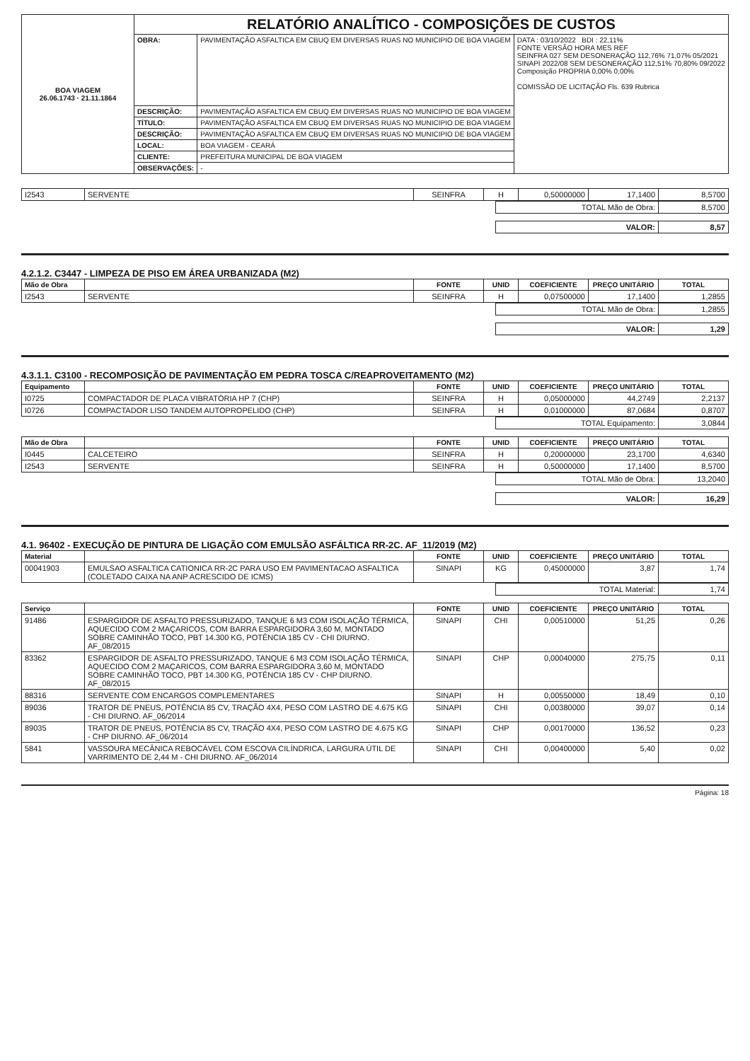| BOA VIAGEM 26.06.1743 · 21.11.1864 | RELATÓRIO ANALÍTICO - COMPOSIÇÕES DE CUSTOS | | |
| | OBRA: | PAVIMENTAÇÃO ASFALTICA EM CBUQ EM DIVERSAS RUAS NO MUNICIPIO DE BOA VIAGEM | DATA : 03/10/2022 BDI : 22,11% FONTE VERSÃO HORA MES REF SEINFRA 027 SEM DESONERAÇÃO 112,76% 71,07% 05/2021 SINAPI 2022/08 SEM DESONERAÇÃO 112,51% 70,80% 09/2022 Composição PROPRIA 0,00% 0,00% COMISSÃO DE LICITAÇÃO Fls. 639 Rubrica |
| | DESCRIÇÃO: | PAVIMENTAÇÃO ASFALTICA EM CBUQ EM DIVERSAS RUAS NO MUNICIPIO DE BOA VIAGEM | |
| | TÍTULO: | PAVIMENTAÇÃO ASFALTICA EM CBUQ EM DIVERSAS RUAS NO MUNICIPIO DE BOA VIAGEM | |
| | DESCRIÇÃO: | PAVIMENTAÇÃO ASFALTICA EM CBUQ EM DIVERSAS RUAS NO MUNICIPIO DE BOA VIAGEM | |
| | LOCAL: | BOA VIAGEM - CEARÁ | |
| | CLIENTE: | PREFEITURA MUNICIPAL DE BOA VIAGEM | |
| | OBSERVAÇÕES: | - | |
| I2543 | SERVENTE | SEINFRA | H | 0,50000000 | 17,1400 | 8,5700 |
| TOTAL Mão de Obra: | 8,5700 |
| VALOR: | 8,57 |
4.2.1.2. C3447 - LIMPEZA DE PISO EM ÁREA URBANIZADA (M2)
| Mão de Obra | | FONTE | UNID | COEFICIENTE | PREÇO UNITÁRIO | TOTAL |
| --- | --- | --- | --- | --- | --- | --- |
| I2543 | SERVENTE | SEINFRA | H | 0,07500000 | 17,1400 | 1,2855 |
| TOTAL Mão de Obra: | 1,2855 |
| VALOR: | 1,29 |
4.3.1.1. C3100 - RECOMPOSIÇÃO DE PAVIMENTAÇÃO EM PEDRA TOSCA C/REAPROVEITAMENTO (M2)
| Equipamento | | FONTE | UNID | COEFICIENTE | PREÇO UNITÁRIO | TOTAL |
| --- | --- | --- | --- | --- | --- | --- |
| I0725 | COMPACTADOR DE PLACA VIBRATÓRIA HP 7 (CHP) | SEINFRA | H | 0,05000000 | 44,2749 | 2,2137 |
| I0726 | COMPACTADOR LISO TANDEM AUTOPROPELIDO (CHP) | SEINFRA | H | 0,01000000 | 87,0684 | 0,8707 |
| TOTAL Equipamento: | 3,0844 |
| Mão de Obra | | FONTE | UNID | COEFICIENTE | PREÇO UNITÁRIO | TOTAL |
| --- | --- | --- | --- | --- | --- | --- |
| I0445 | CALCETEIRO | SEINFRA | H | 0,20000000 | 23,1700 | 4,6340 |
| I2543 | SERVENTE | SEINFRA | H | 0,50000000 | 17,1400 | 8,5700 |
| TOTAL Mão de Obra: | 13,2040 |
| VALOR: | 16,29 |
4.1. 96402 - EXECUÇÃO DE PINTURA DE LIGAÇÃO COM EMULSÃO ASFÁLTICA RR-2C. AF_11/2019 (M2)
| Material | | FONTE | UNID | COEFICIENTE | PREÇO UNITÁRIO | TOTAL |
| --- | --- | --- | --- | --- | --- | --- |
| 00041903 | EMULSAO ASFALTICA CATIONICA RR-2C PARA USO EM PAVIMENTACAO ASFALTICA (COLETADO CAIXA NA ANP ACRESCIDO DE ICMS) | SINAPI | KG | 0,45000000 | 3,87 | 1,74 |
| TOTAL Material: | 1,74 |
| Serviço | | FONTE | UNID | COEFICIENTE | PREÇO UNITÁRIO | TOTAL |
| --- | --- | --- | --- | --- | --- | --- |
| 91486 | ESPARGIDOR DE ASFALTO PRESSURIZADO, TANQUE 6 M3 COM ISOLAÇÃO TÉRMICA, AQUECIDO COM 2 MAÇARICOS, COM BARRA ESPARGIDORA 3,60 M, MONTADO SOBRE CAMINHÃO TOCO, PBT 14.300 KG, POTÊNCIA 185 CV - CHI DIURNO. AF_08/2015 | SINAPI | CHI | 0,00510000 | 51,25 | 0,26 |
| 83362 | ESPARGIDOR DE ASFALTO PRESSURIZADO, TANQUE 6 M3 COM ISOLAÇÃO TÉRMICA, AQUECIDO COM 2 MAÇARICOS, COM BARRA ESPARGIDORA 3,60 M, MONTADO SOBRE CAMINHÃO TOCO, PBT 14.300 KG, POTÊNCIA 185 CV - CHP DIURNO. AF_08/2015 | SINAPI | CHP | 0,00040000 | 275,75 | 0,11 |
| 88316 | SERVENTE COM ENCARGOS COMPLEMENTARES | SINAPI | H | 0,00550000 | 18,49 | 0,10 |
| 89036 | TRATOR DE PNEUS, POTÊNCIA 85 CV, TRAÇÃO 4X4, PESO COM LASTRO DE 4.675 KG - CHI DIURNO. AF_06/2014 | SINAPI | CHI | 0,00380000 | 39,07 | 0,14 |
| 89035 | TRATOR DE PNEUS, POTÊNCIA 85 CV, TRAÇÃO 4X4, PESO COM LASTRO DE 4.675 KG - CHP DIURNO. AF_06/2014 | SINAPI | CHP | 0,00170000 | 136,52 | 0,23 |
| 5841 | VASSOURA MECÂNICA REBOCÁVEL COM ESCOVA CILÍNDRICA, LARGURA ÚTIL DE VARRIMENTO DE 2,44 M - CHI DIURNO. AF_06/2014 | SINAPI | CHI | 0,00400000 | 5,40 | 0,02 |
Página: 18